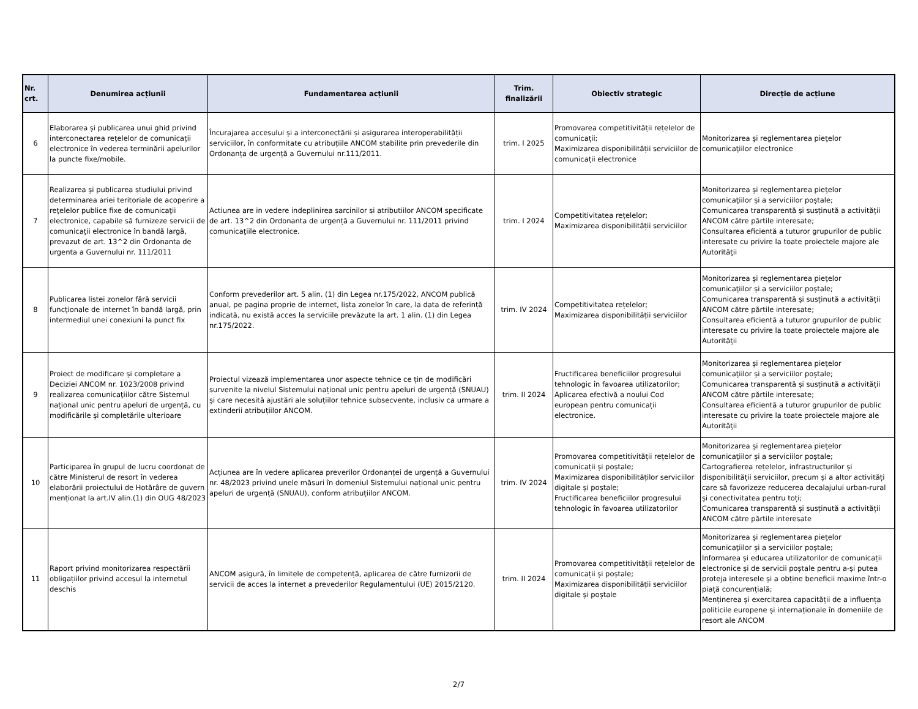| Nr. crt. | Denumirea acțiunii | Fundamentarea acțiunii | Trim. finalizării | Obiectiv strategic | Direcție de acțiune |
| --- | --- | --- | --- | --- | --- |
| 6 | Elaborarea și publicarea unui ghid privind interconectarea rețelelor de comunicații electronice în vederea terminării apelurilor la puncte fixe/mobile. | Încurajarea accesului și a interconectării și asigurarea interoperabilității serviciilor, în conformitate cu atribuțiile ANCOM stabilite prin prevederile din Ordonanța de urgență a Guvernului nr.111/2011. | trim. I 2025 | Promovarea competitivității rețelelor de comunicații; Maximizarea disponibilității serviciilor de comunicații electronice | Monitorizarea și reglementarea pieţelor comunicaţiilor electronice |
| 7 | Realizarea și publicarea studiului privind determinarea ariei teritoriale de acoperire a reţelelor publice fixe de comunicaţii electronice, capabile să furnizeze servicii de comunicaţii electronice în bandă largă, prevazut de art. 13^2 din Ordonanta de urgenta a Guvernului nr. 111/2011 | Actiunea are in vedere indeplinirea sarcinilor si atributiilor ANCOM specificate de art. 13^2 din Ordonanta de urgență a Guvernului nr. 111/2011 privind comunicaţiile electronice. | trim. I 2024 | Competitivitatea rețelelor; Maximizarea disponibilității serviciilor | Monitorizarea și reglementarea pieţelor comunicaţiilor și a serviciilor poștale; Comunicarea transparentă și susținută a activității ANCOM către părtile interesate; Consultarea eficientă a tuturor grupurilor de public interesate cu privire la toate proiectele majore ale Autorităţii |
| 8 | Publicarea listei zonelor fără servicii funcţionale de internet în bandă largă, prin intermediul unei conexiuni la punct fix | Conform prevederilor art. 5 alin. (1) din Legea nr.175/2022, ANCOM publică anual, pe pagina proprie de internet, lista zonelor în care, la data de referință indicată, nu există acces la serviciile prevăzute la art. 1 alin. (1) din Legea nr.175/2022. | trim. IV 2024 | Competitivitatea rețelelor; Maximizarea disponibilității serviciilor | Monitorizarea și reglementarea pieţelor comunicaţiilor și a serviciilor poștale; Comunicarea transparentă și susținută a activității ANCOM către părtile interesate; Consultarea eficientă a tuturor grupurilor de public interesate cu privire la toate proiectele majore ale Autorităţii |
| 9 | Proiect de modificare și completare a Deciziei ANCOM nr. 1023/2008 privind realizarea comunicaţiilor către Sistemul naţional unic pentru apeluri de urgență, cu modificările și completările ulterioare | Proiectul vizează implementarea unor aspecte tehnice ce țin de modificări survenite la nivelul Sistemului național unic pentru apeluri de urgență (SNUAU) și care necesită ajustări ale soluțiilor tehnice subsecvente, inclusiv ca urmare a extinderii atribuțiilor ANCOM. | trim. II 2024 | Fructificarea beneficiilor progresului tehnologic în favoarea utilizatorilor; Aplicarea efectivă a noului Cod european pentru comunicații electronice. | Monitorizarea și reglementarea pieţelor comunicaţiilor și a serviciilor poștale; Comunicarea transparentă și susținută a activității ANCOM către părtile interesate; Consultarea eficientă a tuturor grupurilor de public interesate cu privire la toate proiectele majore ale Autorităţii |
| 10 | Participarea în grupul de lucru coordonat de către Ministerul de resort în vederea elaborării proiectului de Hotărâre de guvern menționat la art.IV alin.(1) din OUG 48/2023 | Acțiunea are în vedere aplicarea preverilor Ordonanței de urgență a Guvernului nr. 48/2023 privind unele măsuri în domeniul Sistemului național unic pentru apeluri de urgență (SNUAU), conform atribuțiilor ANCOM. | trim. IV 2024 | Promovarea competitivității rețelelor de comunicații și poștale; Maximizarea disponibilităților serviciilor digitale și poștale; Fructificarea beneficiilor progresului tehnologic în favoarea utilizatorilor | Monitorizarea și reglementarea pieţelor comunicaţiilor și a serviciilor poștale; Cartografierea rețelelor, infrastructurilor și disponibilității serviciilor, precum și a altor activități care să favorizeze reducerea decalajului urban-rural și conectivitatea pentru toți; Comunicarea transparentă și susținută a activității ANCOM către părtile interesate |
| 11 | Raport privind monitorizarea respectării obligațiilor privind accesul la internetul deschis | ANCOM asigură, în limitele de competență, aplicarea de către furnizorii de servicii de acces la internet a prevederilor Regulamentului (UE) 2015/2120. | trim. II 2024 | Promovarea competitivității rețelelor de comunicații și poștale; Maximizarea disponibilității serviciilor digitale și poștale | Monitorizarea și reglementarea pieţelor comunicaţiilor și a serviciilor poștale; Informarea și educarea utilizatorilor de comunicații electronice și de servicii poștale pentru a-și putea proteja interesele și a obține beneficii maxime într-o piață concurențială; Menținerea și exercitarea capacității de a influența politicile europene și internaționale în domeniile de resort ale ANCOM |
2/7